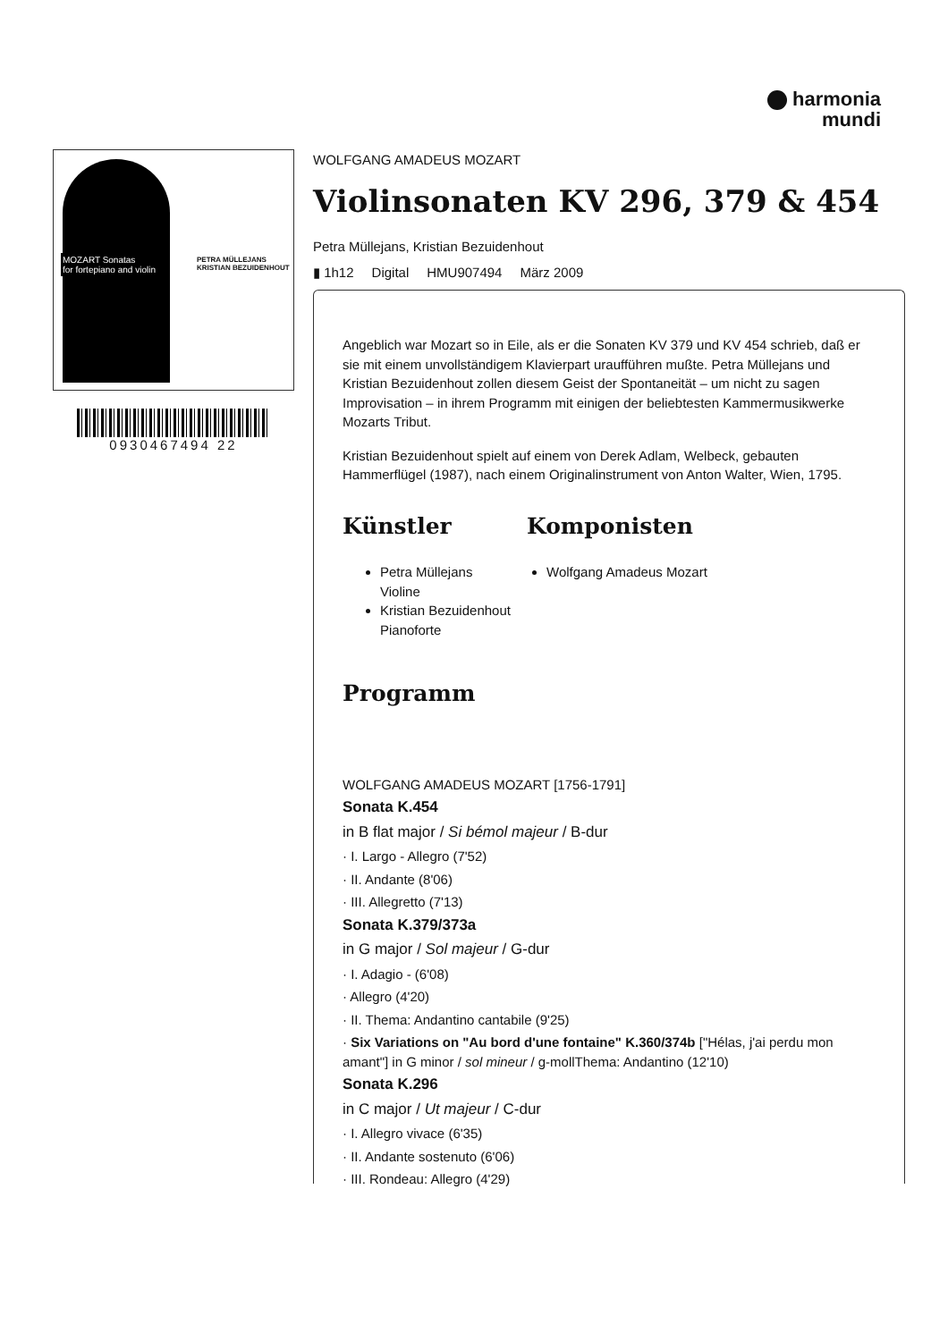harmonia
mundi
MOZART Sonatas
for fortepiano and violin
PETRA MÜLLEJANS
KRISTIAN BEZUIDENHOUT
0930467494 22
WOLFGANG AMADEUS MOZART
Violinsonaten KV 296, 379 & 454
Petra Müllejans, Kristian Bezuidenhout
▮ 1h12 Digital HMU907494 März 2009
Angeblich war Mozart so in Eile, als er die Sonaten KV 379 und KV 454 schrieb, daß er sie mit einem unvollständigem Klavierpart uraufführen mußte. Petra Müllejans und Kristian Bezuidenhout zollen diesem Geist der Spontaneität – um nicht zu sagen Improvisation – in ihrem Programm mit einigen der beliebtesten Kammermusikwerke Mozarts Tribut.
Kristian Bezuidenhout spielt auf einem von Derek Adlam, Welbeck, gebauten Hammerflügel (1987), nach einem Originalinstrument von Anton Walter, Wien, 1795.
Künstler
Petra Müllejans
Violine
Kristian Bezuidenhout
Pianoforte
Komponisten
Wolfgang Amadeus Mozart
Programm
WOLFGANG AMADEUS MOZART [1756-1791]
Sonata K.454
in B flat major / Si bémol majeur / B-dur
· I. Largo - Allegro (7'52)
· II. Andante (8'06)
· III. Allegretto (7'13)
Sonata K.379/373a
in G major / Sol majeur / G-dur
· I. Adagio - (6'08)
· Allegro (4'20)
· II. Thema: Andantino cantabile (9'25)
· Six Variations on "Au bord d'une fontaine" K.360/374b ["Hélas, j'ai perdu mon amant"] in G minor / sol mineur / g-mollThema: Andantino (12'10)
Sonata K.296
in C major / Ut majeur / C-dur
· I. Allegro vivace (6'35)
· II. Andante sostenuto (6'06)
· III. Rondeau: Allegro (4'29)